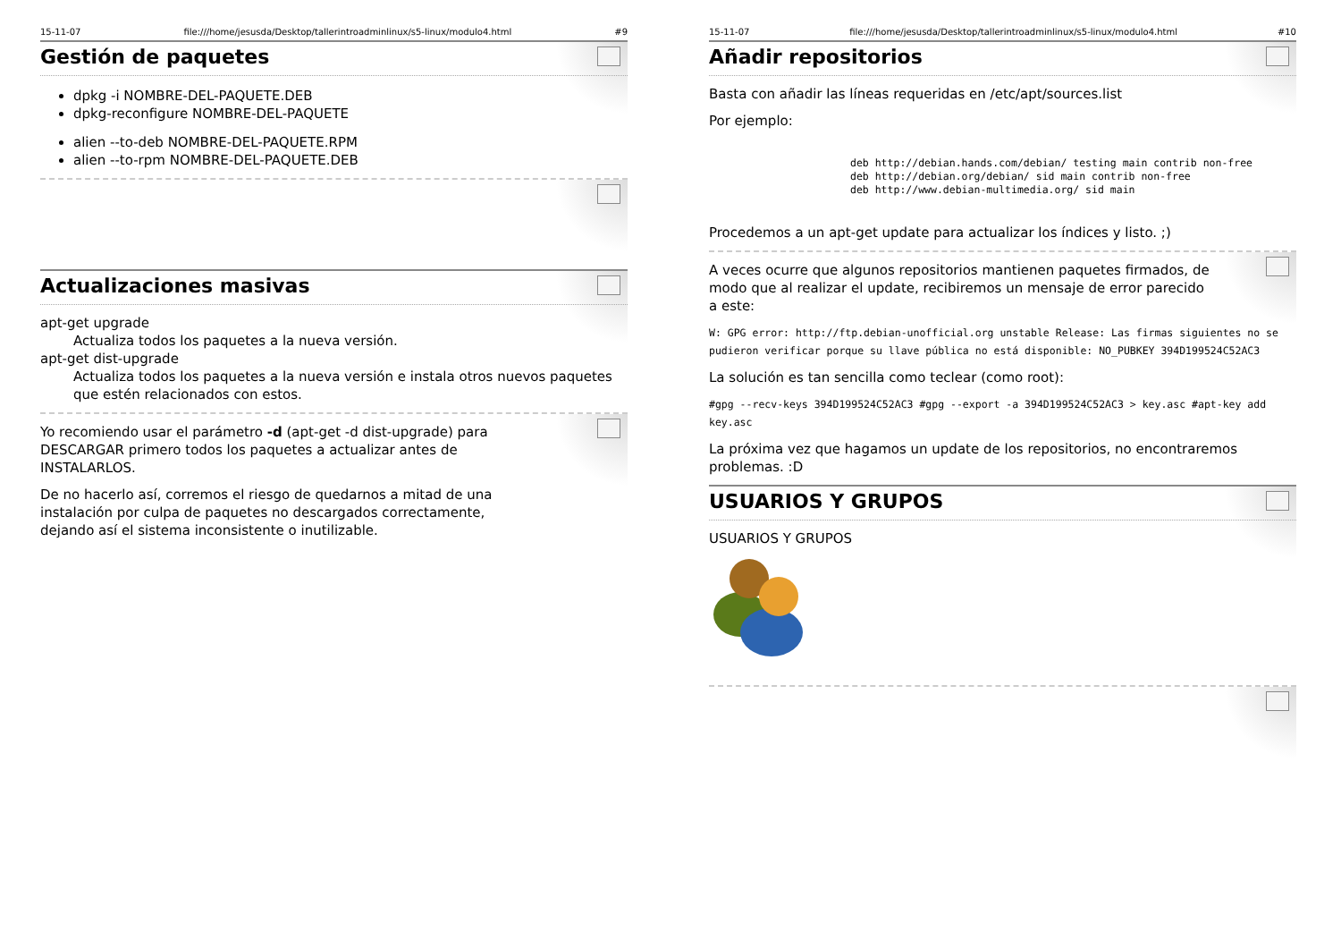15-11-07 file:///home/jesusda/Desktop/tallerintroadminlinux/s5-linux/modulo4.html #9
Gestión de paquetes
dpkg -i NOMBRE-DEL-PAQUETE.DEB
dpkg-reconfigure NOMBRE-DEL-PAQUETE
alien --to-deb NOMBRE-DEL-PAQUETE.RPM
alien --to-rpm NOMBRE-DEL-PAQUETE.DEB
Actualizaciones masivas
apt-get upgrade
Actualiza todos los paquetes a la nueva versión.
apt-get dist-upgrade
Actualiza todos los paquetes a la nueva versión e instala otros nuevos paquetes que estén relacionados con estos.
Yo recomiendo usar el parámetro -d (apt-get -d dist-upgrade) para DESCARGAR primero todos los paquetes a actualizar antes de INSTALARLOS.
De no hacerlo así, corremos el riesgo de quedarnos a mitad de una instalación por culpa de paquetes no descargados correctamente, dejando así el sistema inconsistente o inutilizable.
15-11-07 file:///home/jesusda/Desktop/tallerintroadminlinux/s5-linux/modulo4.html #10
Añadir repositorios
Basta con añadir las líneas requeridas en /etc/apt/sources.list
Por ejemplo:
deb http://debian.hands.com/debian/ testing main contrib non-free
deb http://debian.org/debian/ sid main contrib non-free
deb http://www.debian-multimedia.org/ sid main
Procedemos a un apt-get update para actualizar los índices y listo. ;)
A veces ocurre que algunos repositorios mantienen paquetes firmados, de modo que al realizar el update, recibiremos un mensaje de error parecido a este:
W: GPG error: http://ftp.debian-unofficial.org unstable Release: Las firmas siguientes no se pudieron verificar porque su llave pública no está disponible: NO_PUBKEY 394D199524C52AC3
La solución es tan sencilla como teclear (como root):
#gpg --recv-keys 394D199524C52AC3 #gpg --export -a 394D199524C52AC3 > key.asc #apt-key add key.asc
La próxima vez que hagamos un update de los repositorios, no encontraremos problemas. :D
USUARIOS Y GRUPOS
USUARIOS Y GRUPOS